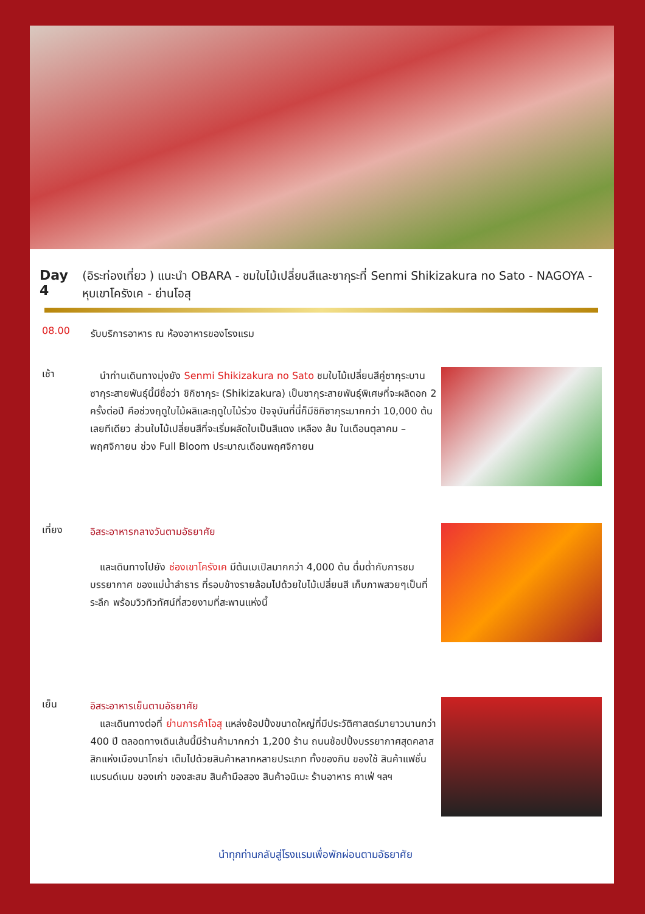Day 4
(อิระท่องเที่ยว ) แนะนำ OBARA - ชมใบไม้เปลี่ยนสีและซากุระที่ Senmi Shikizakura no Sato - NAGOYA - หุบเขาโครังเค - ย่านโอสุ
08.00
รับบริการอาหาร ณ ห้องอาหารของโรงแรม
เช้า
 นำท่านเดินทางมุ่งยัง Senmi Shikizakura no Sato ชมใบไม้เปลี่ยนสีคู่ซากุระบาน ซากุระสายพันธุ์นี้มีชื่อว่า ชิกิซากุระ (Shikizakura) เป็นซากุระสายพันธุ์พิเศษที่จะผลิดอก 2 ครั้งต่อปี คือช่วงฤดูใบไม้ผลิและฤดูใบไม้ร่วง ปัจจุบันที่นี่ก็มีชิกิซากุระมากกว่า 10,000 ต้น เลยทีเดียว ส่วนใบไม้เปลี่ยนสีที่จะเริ่มผลัดใบเป็นสีแดง เหลือง ส้ม ในเดือนตุลาคม – พฤศจิกายน ช่วง Full Bloom ประมาณเดือนพฤศจิกายน
เที่ยง
อิสระอาหารกลางวันตามอัธยาศัย
 และเดินทางไปยัง ช่องเขาโครังเค มีต้นเมเปิลมากกว่า 4,000 ต้น ดื่มด่ำกับการชมบรรยากาศ ของแม่น้ำลำธาร ที่รอบข้างรายล้อมไปด้วยใบไม้เปลี่ยนสี เก็บภาพสวยๆเป็นที่ระลึก พร้อมวิวทิวทัศน์ที่สวยงามที่สะพานแห่งนี้
เย็น
อิสระอาหารเย็นตามอัธยาศัย
 และเดินทางต่อที่ ย่านการค้าโอสุ แหล่งช้อปปิ้งขนาดใหญ่ที่มีประวัติศาสตร์มายาวนานกว่า 400 ปี ตลอดทางเดินเส้นนี้มีร้านค้ามากกว่า 1,200 ร้าน ถนนช้อปปิ้งบรรยากาศสุดคลาสสิกแห่งเมืองนาโกย่า เต็มไปด้วยสินค้าหลากหลายประเภท ทั้งของกิน ของใช้ สินค้าแฟชั่น แบรนด์เนม ของเก่า ของสะสม สินค้ามือสอง สินค้าอนิเมะ ร้านอาหาร คาเฟ่ ฯลฯ
นำทุกท่านกลับสู่โรงแรมเพื่อพักผ่อนตามอัธยาศัย